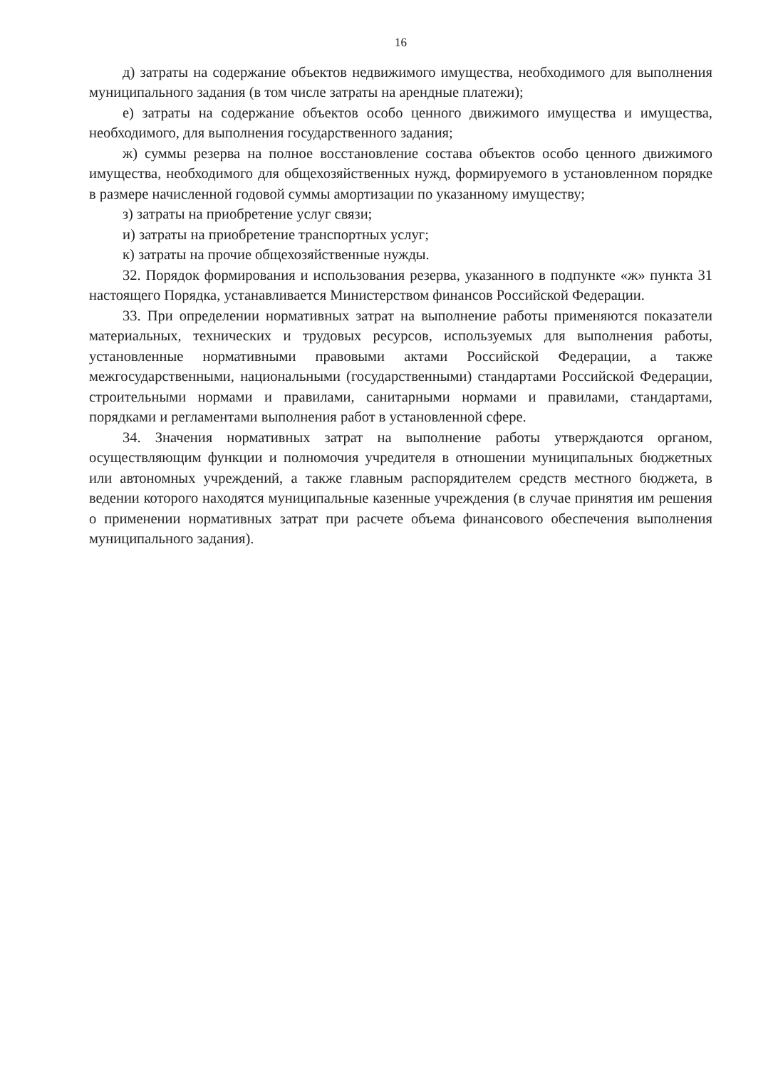16
д) затраты на содержание объектов недвижимого имущества, необходимого для выполнения муниципального задания (в том числе затраты на арендные платежи);
е) затраты на содержание объектов особо ценного движимого имущества и имущества, необходимого, для выполнения государственного задания;
ж) суммы резерва на полное восстановление состава объектов особо ценного движимого имущества, необходимого для общехозяйственных нужд, формируемого в установленном порядке в размере начисленной годовой суммы амортизации по указанному имуществу;
з) затраты на приобретение услуг связи;
и) затраты на приобретение транспортных услуг;
к) затраты на прочие общехозяйственные нужды.
32. Порядок формирования и использования резерва, указанного в подпункте «ж» пункта 31 настоящего Порядка, устанавливается Министерством финансов Российской Федерации.
33. При определении нормативных затрат на выполнение работы применяются показатели материальных, технических и трудовых ресурсов, используемых для выполнения работы, установленные нормативными правовыми актами Российской Федерации, а также межгосударственными, национальными (государственными) стандартами Российской Федерации, строительными нормами и правилами, санитарными нормами и правилами, стандартами, порядками и регламентами выполнения работ в установленной сфере.
34. Значения нормативных затрат на выполнение работы утверждаются органом, осуществляющим функции и полномочия учредителя в отношении муниципальных бюджетных или автономных учреждений, а также главным распорядителем средств местного бюджета, в ведении которого находятся муниципальные казенные учреждения (в случае принятия им решения о применении нормативных затрат при расчете объема финансового обеспечения выполнения муниципального задания).